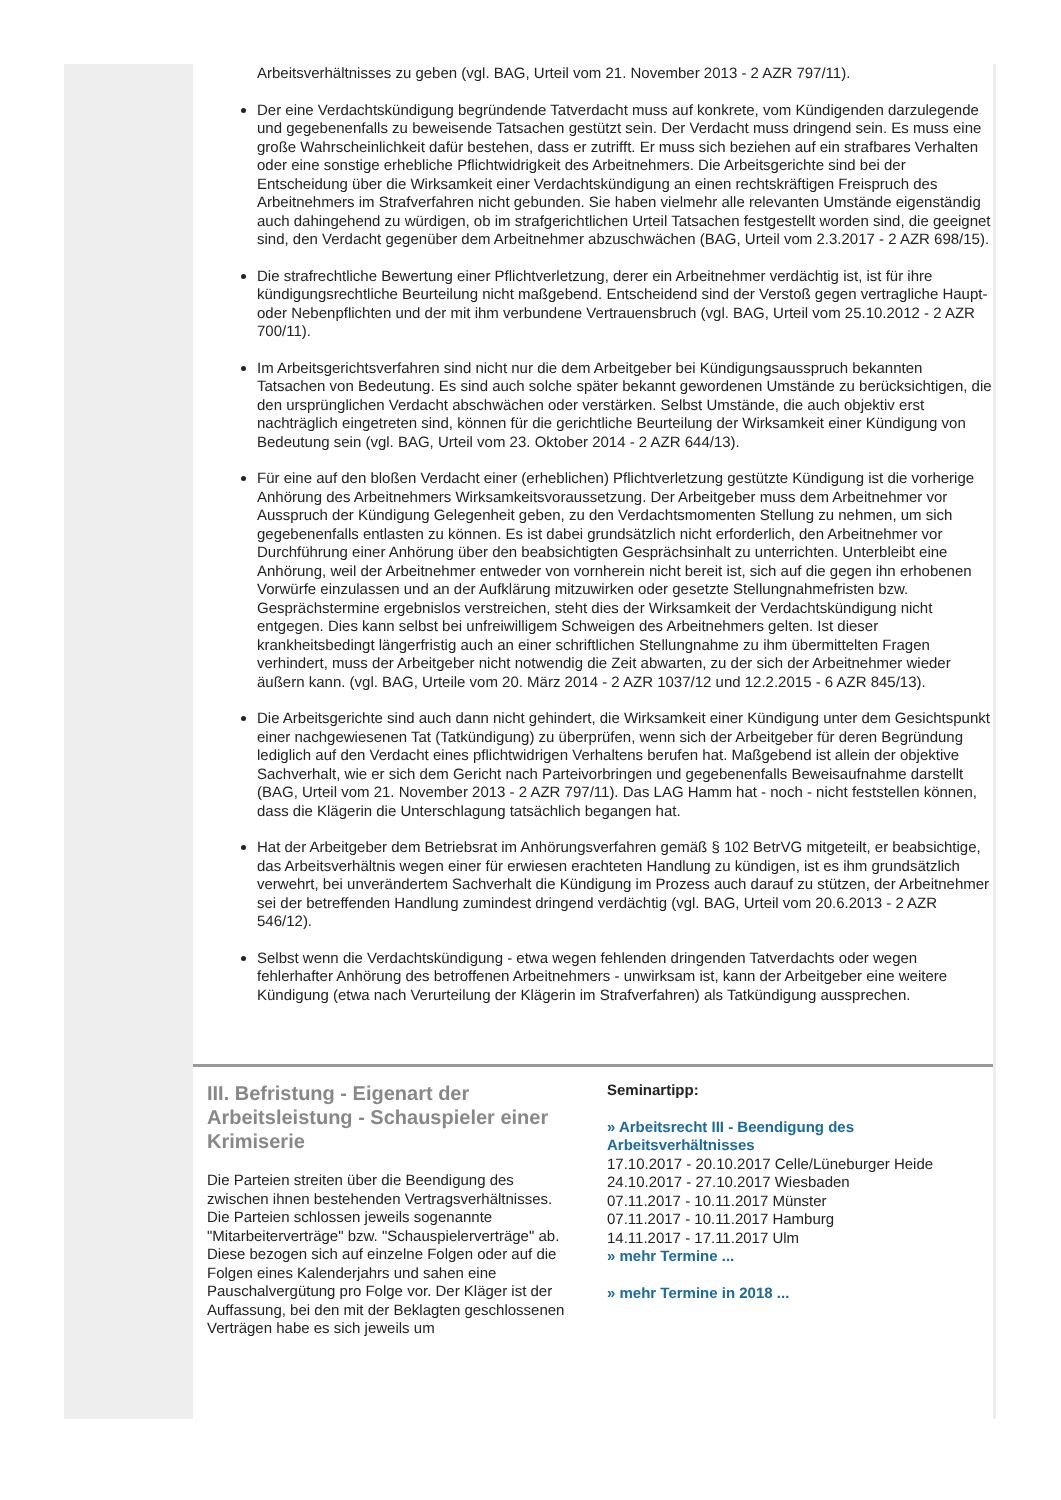Arbeitsverhältnisses zu geben (vgl. BAG, Urteil vom 21. November 2013 - 2 AZR 797/11).
Der eine Verdachtskündigung begründende Tatverdacht muss auf konkrete, vom Kündigenden darzulegende und gegebenenfalls zu beweisende Tatsachen gestützt sein. Der Verdacht muss dringend sein. Es muss eine große Wahrscheinlichkeit dafür bestehen, dass er zutrifft. Er muss sich beziehen auf ein strafbares Verhalten oder eine sonstige erhebliche Pflichtwidrigkeit des Arbeitnehmers. Die Arbeitsgerichte sind bei der Entscheidung über die Wirksamkeit einer Verdachtskündigung an einen rechtskräftigen Freispruch des Arbeitnehmers im Strafverfahren nicht gebunden. Sie haben vielmehr alle relevanten Umstände eigenständig auch dahingehend zu würdigen, ob im strafgerichtlichen Urteil Tatsachen festgestellt worden sind, die geeignet sind, den Verdacht gegenüber dem Arbeitnehmer abzuschwächen (BAG, Urteil vom 2.3.2017 - 2 AZR 698/15).
Die strafrechtliche Bewertung einer Pflichtverletzung, derer ein Arbeitnehmer verdächtig ist, ist für ihre kündigungsrechtliche Beurteilung nicht maßgebend. Entscheidend sind der Verstoß gegen vertragliche Haupt- oder Nebenpflichten und der mit ihm verbundene Vertrauensbruch (vgl. BAG, Urteil vom 25.10.2012 - 2 AZR 700/11).
Im Arbeitsgerichtsverfahren sind nicht nur die dem Arbeitgeber bei Kündigungsausspruch bekannten Tatsachen von Bedeutung. Es sind auch solche später bekannt gewordenen Umstände zu berücksichtigen, die den ursprünglichen Verdacht abschwächen oder verstärken. Selbst Umstände, die auch objektiv erst nachträglich eingetreten sind, können für die gerichtliche Beurteilung der Wirksamkeit einer Kündigung von Bedeutung sein (vgl. BAG, Urteil vom 23. Oktober 2014 - 2 AZR 644/13).
Für eine auf den bloßen Verdacht einer (erheblichen) Pflichtverletzung gestützte Kündigung ist die vorherige Anhörung des Arbeitnehmers Wirksamkeitsvoraussetzung. Der Arbeitgeber muss dem Arbeitnehmer vor Ausspruch der Kündigung Gelegenheit geben, zu den Verdachtsmomenten Stellung zu nehmen, um sich gegebenenfalls entlasten zu können. Es ist dabei grundsätzlich nicht erforderlich, den Arbeitnehmer vor Durchführung einer Anhörung über den beabsichtigten Gesprächsinhalt zu unterrichten. Unterbleibt eine Anhörung, weil der Arbeitnehmer entweder von vornherein nicht bereit ist, sich auf die gegen ihn erhobenen Vorwürfe einzulassen und an der Aufklärung mitzuwirken oder gesetzte Stellungnahmefristen bzw. Gesprächstermine ergebnislos verstreichen, steht dies der Wirksamkeit der Verdachtskündigung nicht entgegen. Dies kann selbst bei unfreiwilligem Schweigen des Arbeitnehmers gelten. Ist dieser krankheitsbedingt längerfristig auch an einer schriftlichen Stellungnahme zu ihm übermittelten Fragen verhindert, muss der Arbeitgeber nicht notwendig die Zeit abwarten, zu der sich der Arbeitnehmer wieder äußern kann. (vgl. BAG, Urteile vom 20. März 2014 - 2 AZR 1037/12 und 12.2.2015 - 6 AZR 845/13).
Die Arbeitsgerichte sind auch dann nicht gehindert, die Wirksamkeit einer Kündigung unter dem Gesichtspunkt einer nachgewiesenen Tat (Tatkündigung) zu überprüfen, wenn sich der Arbeitgeber für deren Begründung lediglich auf den Verdacht eines pflichtwidrigen Verhaltens berufen hat. Maßgebend ist allein der objektive Sachverhalt, wie er sich dem Gericht nach Parteivorbringen und gegebenenfalls Beweisaufnahme darstellt (BAG, Urteil vom 21. November 2013 - 2 AZR 797/11). Das LAG Hamm hat - noch - nicht feststellen können, dass die Klägerin die Unterschlagung tatsächlich begangen hat.
Hat der Arbeitgeber dem Betriebsrat im Anhörungsverfahren gemäß § 102 BetrVG mitgeteilt, er beabsichtige, das Arbeitsverhältnis wegen einer für erwiesen erachteten Handlung zu kündigen, ist es ihm grundsätzlich verwehrt, bei unverändertem Sachverhalt die Kündigung im Prozess auch darauf zu stützen, der Arbeitnehmer sei der betreffenden Handlung zumindest dringend verdächtig (vgl. BAG, Urteil vom 20.6.2013 - 2 AZR 546/12).
Selbst wenn die Verdachtskündigung - etwa wegen fehlenden dringenden Tatverdachts oder wegen fehlerhafter Anhörung des betroffenen Arbeitnehmers - unwirksam ist, kann der Arbeitgeber eine weitere Kündigung (etwa nach Verurteilung der Klägerin im Strafverfahren) als Tatkündigung aussprechen.
III. Befristung - Eigenart der Arbeitsleistung - Schauspieler einer Krimiserie
Die Parteien streiten über die Beendigung des zwischen ihnen bestehenden Vertragsverhältnisses. Die Parteien schlossen jeweils sogenannte "Mitarbeiterverträge" bzw. "Schauspielerverträge" ab. Diese bezogen sich auf einzelne Folgen oder auf die Folgen eines Kalenderjahrs und sahen eine Pauschalvergütung pro Folge vor. Der Kläger ist der Auffassung, bei den mit der Beklagten geschlossenen Verträgen habe es sich jeweils um
Seminartipp:
» Arbeitsrecht III - Beendigung des Arbeitsverhältnisses
17.10.2017 - 20.10.2017 Celle/Lüneburger Heide
24.10.2017 - 27.10.2017 Wiesbaden
07.11.2017 - 10.11.2017 Münster
07.11.2017 - 10.11.2017 Hamburg
14.11.2017 - 17.11.2017 Ulm
» mehr Termine ...
» mehr Termine in 2018 ...